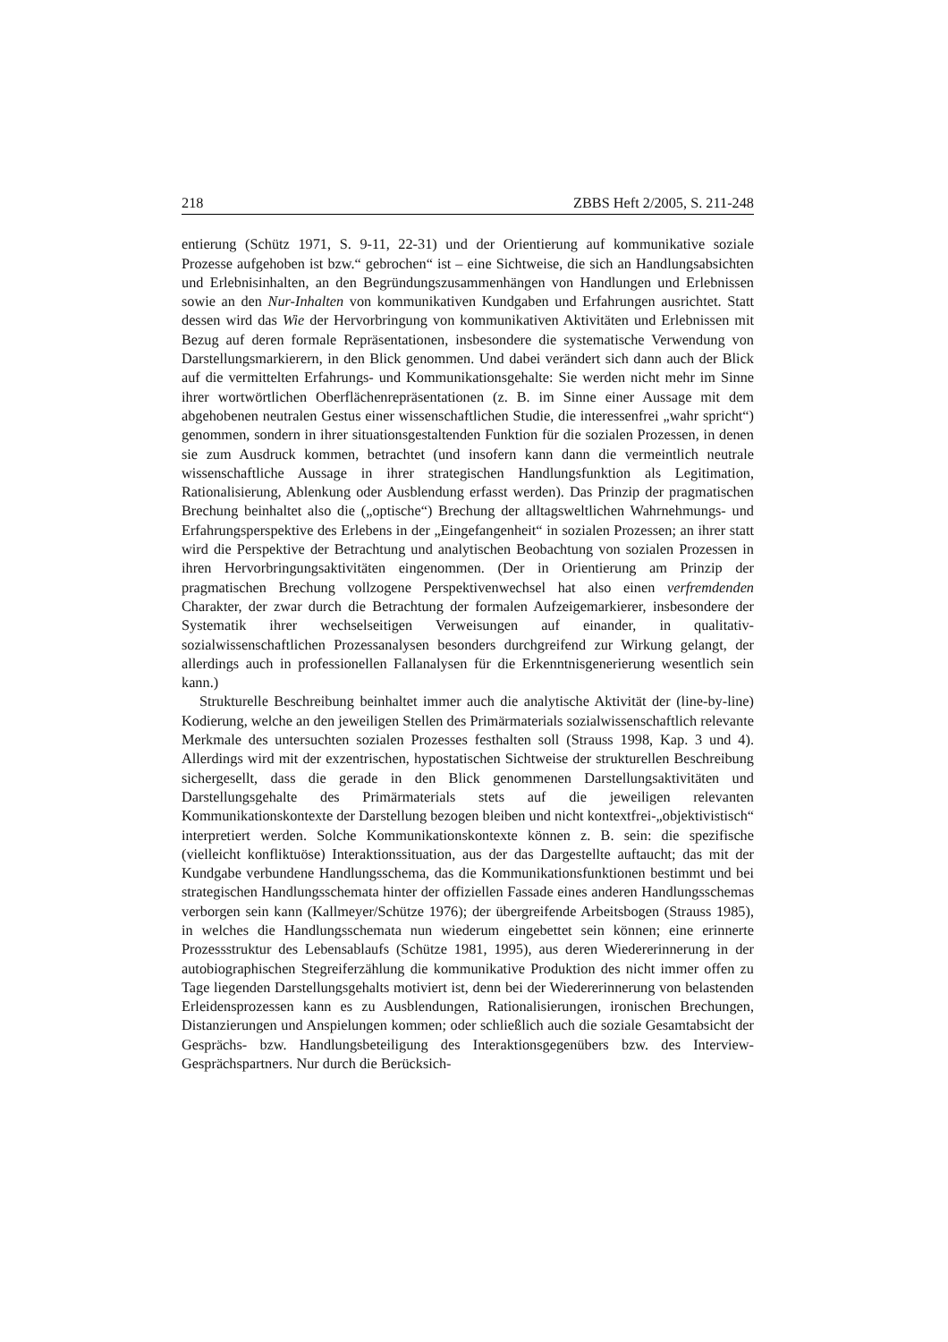218 ZBBS Heft 2/2005, S. 211-248
entierung (Schütz 1971, S. 9-11, 22-31) und der Orientierung auf kommunikative soziale Prozesse aufgehoben ist bzw.“ gebrochen“ ist – eine Sichtweise, die sich an Handlungsabsichten und Erlebnisinhalten, an den Begründungszusammenhängen von Handlungen und Erlebnissen sowie an den Nur-Inhalten von kommunikativen Kundgaben und Erfahrungen ausrichtet. Statt dessen wird das Wie der Hervorbringung von kommunikativen Aktivitäten und Erlebnissen mit Bezug auf deren formale Repräsentationen, insbesondere die systematische Verwendung von Darstellungsmarkierern, in den Blick genommen. Und dabei verändert sich dann auch der Blick auf die vermittelten Erfahrungs- und Kommunikationsgehalte: Sie werden nicht mehr im Sinne ihrer wortwörtlichen Oberflächenrepräsentationen (z. B. im Sinne einer Aussage mit dem abgehobenen neutralen Gestus einer wissenschaftlichen Studie, die interessenfrei „wahr spricht“) genommen, sondern in ihrer situationsgestaltenden Funktion für die sozialen Prozessen, in denen sie zum Ausdruck kommen, betrachtet (und insofern kann dann die vermeintlich neutrale wissenschaftliche Aussage in ihrer strategischen Handlungsfunktion als Legitimation, Rationalisierung, Ablenkung oder Ausblendung erfasst werden). Das Prinzip der pragmatischen Brechung beinhaltet also die („optische“) Brechung der alltagsweltlichen Wahrnehmungs- und Erfahrungsperspektive des Erlebens in der „Eingefangenheit“ in sozialen Prozessen; an ihrer statt wird die Perspektive der Betrachtung und analytischen Beobachtung von sozialen Prozessen in ihren Hervorbringungsaktivitäten eingenommen. (Der in Orientierung am Prinzip der pragmatischen Brechung vollzogene Perspektivenwechsel hat also einen verfremdenden Charakter, der zwar durch die Betrachtung der formalen Aufzeigemarkierer, insbesondere der Systematik ihrer wechselseitigen Verweisungen auf einander, in qualitativ-sozialwissenschaftlichen Prozessanalysen besonders durchgreifend zur Wirkung gelangt, der allerdings auch in professionellen Fallanalysen für die Erkenntnisgenerierung wesentlich sein kann.)
Strukturelle Beschreibung beinhaltet immer auch die analytische Aktivität der (line-by-line) Kodierung, welche an den jeweiligen Stellen des Primärmaterials sozialwissenschaftlich relevante Merkmale des untersuchten sozialen Prozesses festhalten soll (Strauss 1998, Kap. 3 und 4). Allerdings wird mit der exzentrischen, hypostatischen Sichtweise der strukturellen Beschreibung sichergesellt, dass die gerade in den Blick genommenen Darstellungsaktivitäten und Darstellungsgehalte des Primärmaterials stets auf die jeweiligen relevanten Kommunikationskontexte der Darstellung bezogen bleiben und nicht kontextfrei-„objektivistisch“ interpretiert werden. Solche Kommunikationskontexte können z. B. sein: die spezifische (vielleicht konfliktuöse) Interaktionssituation, aus der das Dargestellte auftaucht; das mit der Kundgabe verbundene Handlungsschema, das die Kommunikationsfunktionen bestimmt und bei strategischen Handlungsschemata hinter der offiziellen Fassade eines anderen Handlungsschemas verborgen sein kann (Kallmeyer/Schütze 1976); der übergreifende Arbeitsbogen (Strauss 1985), in welches die Handlungsschemata nun wiederum eingebettet sein können; eine erinnerte Prozessstruktur des Lebensablaufs (Schütze 1981, 1995), aus deren Wiedererinnerung in der autobiographischen Stegreiferzählung die kommunikative Produktion des nicht immer offen zu Tage liegenden Darstellungsgehalts motiviert ist, denn bei der Wiedererinnerung von belastenden Erleidensprozessen kann es zu Ausblendungen, Rationalisierungen, ironischen Brechungen, Distanzierungen und Anspielungen kommen; oder schließlich auch die soziale Gesamtabsicht der Gesprächs- bzw. Handlungsbeteiligung des Interaktionsgegenübers bzw. des Interview-Gesprächspartners. Nur durch die Berücksich-